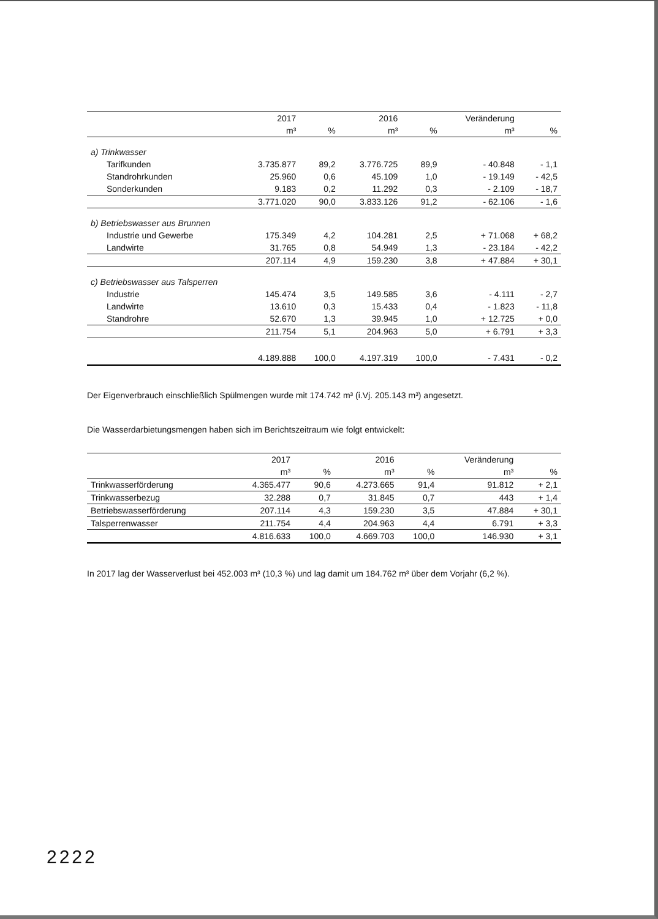| | 2017 | | 2016 | | Veränderung | |
| --- | --- | --- | --- | --- | --- | --- |
| | m³ | % | m³ | % | m³ | % |
| a) Trinkwasser | | | | | | |
| Tarifkunden | 3.735.877 | 89,2 | 3.776.725 | 89,9 | - 40.848 | - 1,1 |
| Standrohrkunden | 25.960 | 0,6 | 45.109 | 1,0 | - 19.149 | - 42,5 |
| Sonderkunden | 9.183 | 0,2 | 11.292 | 0,3 | - 2.109 | - 18,7 |
| | 3.771.020 | 90,0 | 3.833.126 | 91,2 | - 62.106 | - 1,6 |
| b) Betriebswasser aus Brunnen | | | | | | |
| Industrie und Gewerbe | 175.349 | 4,2 | 104.281 | 2,5 | + 71.068 | + 68,2 |
| Landwirte | 31.765 | 0,8 | 54.949 | 1,3 | - 23.184 | - 42,2 |
| | 207.114 | 4,9 | 159.230 | 3,8 | + 47.884 | + 30,1 |
| c) Betriebswasser aus Talsperren | | | | | | |
| Industrie | 145.474 | 3,5 | 149.585 | 3,6 | - 4.111 | - 2,7 |
| Landwirte | 13.610 | 0,3 | 15.433 | 0,4 | - 1.823 | - 11,8 |
| Standrohre | 52.670 | 1,3 | 39.945 | 1,0 | + 12.725 | + 0,0 |
| | 211.754 | 5,1 | 204.963 | 5,0 | + 6.791 | + 3,3 |
| | 4.189.888 | 100,0 | 4.197.319 | 100,0 | - 7.431 | - 0,2 |
Der Eigenverbrauch einschließlich Spülmengen wurde mit 174.742 m³ (i.Vj. 205.143 m³) angesetzt.
Die Wasserdarbietungsmengen haben sich im Berichtszeitraum wie folgt entwickelt:
| | 2017 | | 2016 | | Veränderung | |
| --- | --- | --- | --- | --- | --- | --- |
| | m³ | % | m³ | % | m³ | % |
| Trinkwasserförderung | 4.365.477 | 90,6 | 4.273.665 | 91,4 | 91.812 | + 2,1 |
| Trinkwasserbezug | 32.288 | 0,7 | 31.845 | 0,7 | 443 | + 1,4 |
| Betriebswasserförderung | 207.114 | 4,3 | 159.230 | 3,5 | 47.884 | + 30,1 |
| Talsperrenwasser | 211.754 | 4,4 | 204.963 | 4,4 | 6.791 | + 3,3 |
| | 4.816.633 | 100,0 | 4.669.703 | 100,0 | 146.930 | + 3,1 |
In 2017 lag der Wasserverlust bei 452.003 m³ (10,3 %) und lag damit um 184.762 m³ über dem Vorjahr (6,2 %).
2222